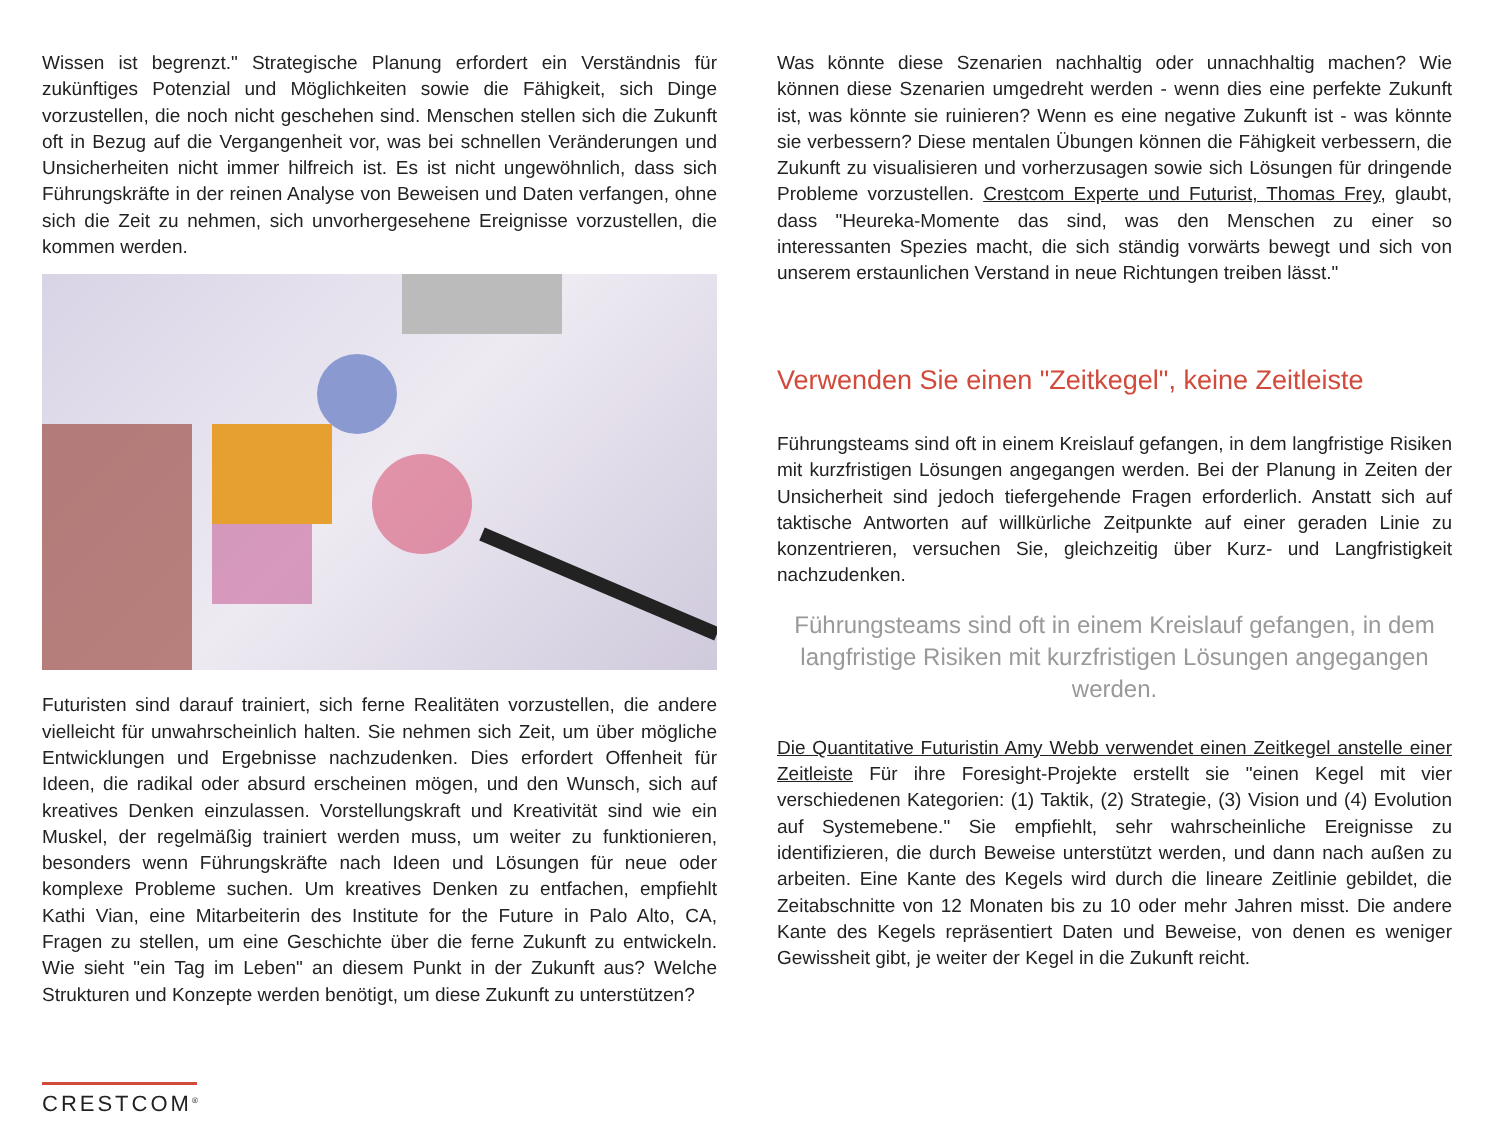Wissen ist begrenzt." Strategische Planung erfordert ein Verständnis für zukünftiges Potenzial und Möglichkeiten sowie die Fähigkeit, sich Dinge vorzustellen, die noch nicht geschehen sind. Menschen stellen sich die Zukunft oft in Bezug auf die Vergangenheit vor, was bei schnellen Veränderungen und Unsicherheiten nicht immer hilfreich ist. Es ist nicht ungewöhnlich, dass sich Führungskräfte in der reinen Analyse von Beweisen und Daten verfangen, ohne sich die Zeit zu nehmen, sich unvorhergesehene Ereignisse vorzustellen, die kommen werden.
Futuristen sind darauf trainiert, sich ferne Realitäten vorzustellen, die andere vielleicht für unwahrscheinlich halten. Sie nehmen sich Zeit, um über mögliche Entwicklungen und Ergebnisse nachzudenken. Dies erfordert Offenheit für Ideen, die radikal oder absurd erscheinen mögen, und den Wunsch, sich auf kreatives Denken einzulassen. Vorstellungskraft und Kreativität sind wie ein Muskel, der regelmäßig trainiert werden muss, um weiter zu funktionieren, besonders wenn Führungskräfte nach Ideen und Lösungen für neue oder komplexe Probleme suchen. Um kreatives Denken zu entfachen, empfiehlt Kathi Vian, eine Mitarbeiterin des Institute for the Future in Palo Alto, CA, Fragen zu stellen, um eine Geschichte über die ferne Zukunft zu entwickeln. Wie sieht "ein Tag im Leben" an diesem Punkt in der Zukunft aus? Welche Strukturen und Konzepte werden benötigt, um diese Zukunft zu unterstützen?
Was könnte diese Szenarien nachhaltig oder unnachhaltig machen? Wie können diese Szenarien umgedreht werden - wenn dies eine perfekte Zukunft ist, was könnte sie ruinieren? Wenn es eine negative Zukunft ist - was könnte sie verbessern? Diese mentalen Übungen können die Fähigkeit verbessern, die Zukunft zu visualisieren und vorherzusagen sowie sich Lösungen für dringende Probleme vorzustellen. Crestcom Experte und Futurist, Thomas Frey, glaubt, dass "Heureka-Momente das sind, was den Menschen zu einer so interessanten Spezies macht, die sich ständig vorwärts bewegt und sich von unserem erstaunlichen Verstand in neue Richtungen treiben lässt."
Verwenden Sie einen "Zeitkegel", keine Zeitleiste
Führungsteams sind oft in einem Kreislauf gefangen, in dem langfristige Risiken mit kurzfristigen Lösungen angegangen werden. Bei der Planung in Zeiten der Unsicherheit sind jedoch tiefergehende Fragen erforderlich. Anstatt sich auf taktische Antworten auf willkürliche Zeitpunkte auf einer geraden Linie zu konzentrieren, versuchen Sie, gleichzeitig über Kurz- und Langfristigkeit nachzudenken.
Führungsteams sind oft in einem Kreislauf gefangen, in dem langfristige Risiken mit kurzfristigen Lösungen angegangen werden.
Die Quantitative Futuristin Amy Webb verwendet einen Zeitkegel anstelle einer Zeitleiste Für ihre Foresight-Projekte erstellt sie "einen Kegel mit vier verschiedenen Kategorien: (1) Taktik, (2) Strategie, (3) Vision und (4) Evolution auf Systemebene." Sie empfiehlt, sehr wahrscheinliche Ereignisse zu identifizieren, die durch Beweise unterstützt werden, und dann nach außen zu arbeiten. Eine Kante des Kegels wird durch die lineare Zeitlinie gebildet, die Zeitabschnitte von 12 Monaten bis zu 10 oder mehr Jahren misst. Die andere Kante des Kegels repräsentiert Daten und Beweise, von denen es weniger Gewissheit gibt, je weiter der Kegel in die Zukunft reicht.
CRESTCOM<sup>®</sup>